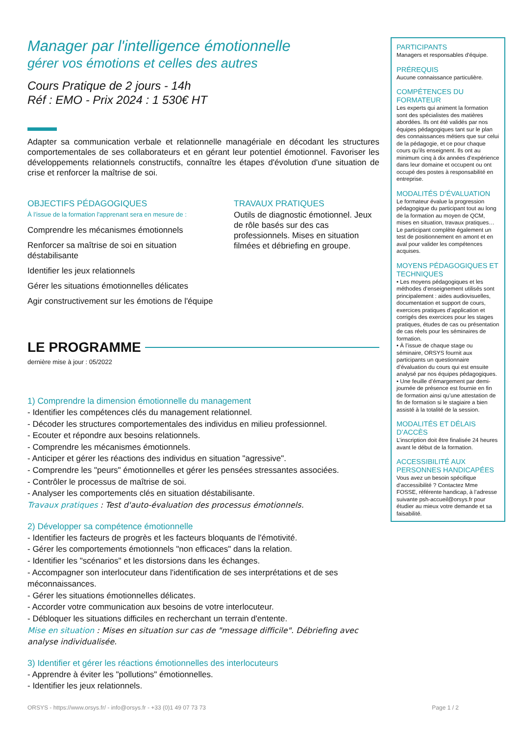Manager par l'intelligence émotionnelle
gérer vos émotions et celles des autres
Cours Pratique de 2 jours - 14h
Réf : EMO - Prix 2024 : 1 530€ HT
Adapter sa communication verbale et relationnelle managériale en décodant les structures comportementales de ses collaborateurs et en gérant leur potentiel émotionnel. Favoriser les développements relationnels constructifs, connaître les étapes d'évolution d'une situation de crise et renforcer la maîtrise de soi.
OBJECTIFS PÉDAGOGIQUES
À l’issue de la formation l'apprenant sera en mesure de :
Comprendre les mécanismes émotionnels
Renforcer sa maîtrise de soi en situation déstabilisante
Identifier les jeux relationnels
Gérer les situations émotionnelles délicates
Agir constructivement sur les émotions de l'équipe
TRAVAUX PRATIQUES
Outils de diagnostic émotionnel. Jeux de rôle basés sur des cas professionnels. Mises en situation filmées et débriefing en groupe.
LE PROGRAMME
dernière mise à jour : 05/2022
1) Comprendre la dimension émotionnelle du management
- Identifier les compétences clés du management relationnel.
- Décoder les structures comportementales des individus en milieu professionnel.
- Ecouter et répondre aux besoins relationnels.
- Comprendre les mécanismes émotionnels.
- Anticiper et gérer les réactions des individus en situation "agressive".
- Comprendre les "peurs" émotionnelles et gérer les pensées stressantes associées.
- Contrôler le processus de maîtrise de soi.
- Analyser les comportements clés en situation déstabilisante.
Travaux pratiques : Test d'auto-évaluation des processus émotionnels.
2) Développer sa compétence émotionnelle
- Identifier les facteurs de progrès et les facteurs bloquants de l'émotivité.
- Gérer les comportements émotionnels "non efficaces" dans la relation.
- Identifier les "scénarios" et les distorsions dans les échanges.
- Accompagner son interlocuteur dans l'identification de ses interprétations et de ses méconnaissances.
- Gérer les situations émotionnelles délicates.
- Accorder votre communication aux besoins de votre interlocuteur.
- Débloquer les situations difficiles en recherchant un terrain d'entente.
Mise en situation : Mises en situation sur cas de "message difficile". Débriefing avec analyse individualisée.
3) Identifier et gérer les réactions émotionnelles des interlocuteurs
- Apprendre à éviter les "pollutions" émotionnelles.
- Identifier les jeux relationnels.
PARTICIPANTS
Managers et responsables d'équipe.
PRÉREQUIS
Aucune connaissance particulière.
COMPÉTENCES DU FORMATEUR
Les experts qui animent la formation sont des spécialistes des matières abordées. Ils ont été validés par nos équipes pédagogiques tant sur le plan des connaissances métiers que sur celui de la pédagogie, et ce pour chaque cours qu’ils enseignent. Ils ont au minimum cinq à dix années d’expérience dans leur domaine et occupent ou ont occupé des postes à responsabilité en entreprise.
MODALITÉS D’ÉVALUATION
Le formateur évalue la progression pédagogique du participant tout au long de la formation au moyen de QCM, mises en situation, travaux pratiques…
Le participant complète également un test de positionnement en amont et en aval pour valider les compétences acquises.
MOYENS PÉDAGOGIQUES ET TECHNIQUES
• Les moyens pédagogiques et les méthodes d’enseignement utilisés sont principalement : aides audiovisuelles, documentation et support de cours, exercices pratiques d’application et corrigés des exercices pour les stages pratiques, études de cas ou présentation de cas réels pour les séminaires de formation.
• À l’issue de chaque stage ou séminaire, ORSYS fournit aux participants un questionnaire d’évaluation du cours qui est ensuite analysé par nos équipes pédagogiques.
• Une feuille d’émargement par demi-journée de présence est fournie en fin de formation ainsi qu’une attestation de fin de formation si le stagiaire a bien assisté à la totalité de la session.
MODALITÉS ET DÉLAIS D’ACCÈS
L’inscription doit être finalisée 24 heures avant le début de la formation.
ACCESSIBILITÉ AUX PERSONNES HANDICAPÉES
Vous avez un besoin spécifique d’accessibilité ? Contactez Mme FOSSE, référente handicap, à l’adresse suivante psh-accueil@orsys.fr pour étudier au mieux votre demande et sa faisabilité.
ORSYS - https://www.orsys.fr/ - info@orsys.fr - +33 (0)1 49 07 73 73 Page 1 / 2